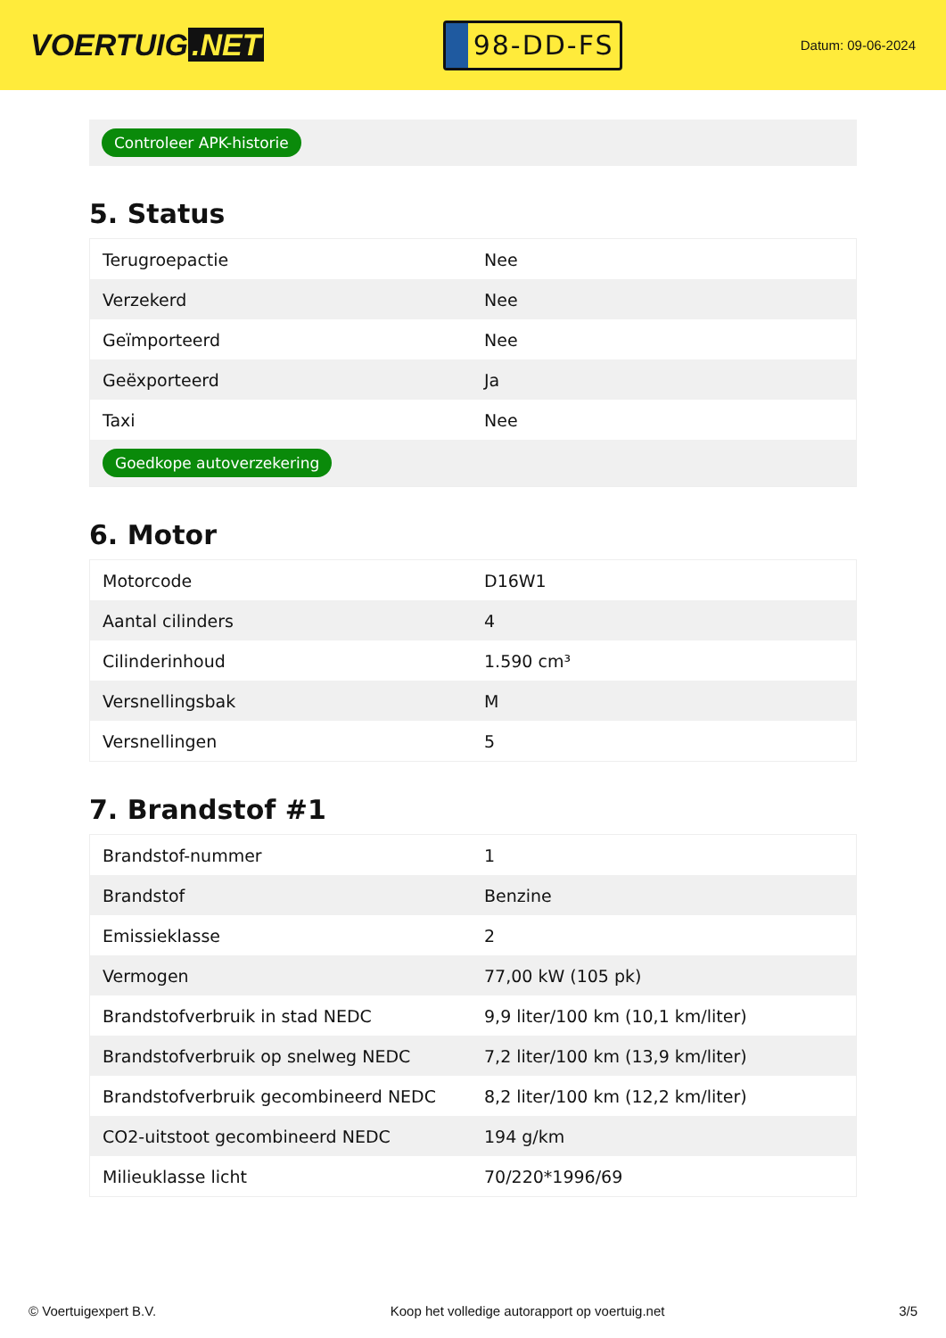VOERTUIG.NET
98-DD-FS
Datum: 09-06-2024
Controleer APK-historie
5. Status
| Terugroepactie | Nee |
| Verzekerd | Nee |
| Geïmporteerd | Nee |
| Geëxporteerd | Ja |
| Taxi | Nee |
| Goedkope autoverzekering | |
6. Motor
| Motorcode | D16W1 |
| Aantal cilinders | 4 |
| Cilinderinhoud | 1.590 cm³ |
| Versnellingsbak | M |
| Versnellingen | 5 |
7. Brandstof #1
| Brandstof-nummer | 1 |
| Brandstof | Benzine |
| Emissieklasse | 2 |
| Vermogen | 77,00 kW (105 pk) |
| Brandstofverbruik in stad NEDC | 9,9 liter/100 km (10,1 km/liter) |
| Brandstofverbruik op snelweg NEDC | 7,2 liter/100 km (13,9 km/liter) |
| Brandstofverbruik gecombineerd NEDC | 8,2 liter/100 km (12,2 km/liter) |
| CO2-uitstoot gecombineerd NEDC | 194 g/km |
| Milieuklasse licht | 70/220*1996/69 |
© Voertuigexpert B.V. Koop het volledige autorapport op voertuig.net 3/5